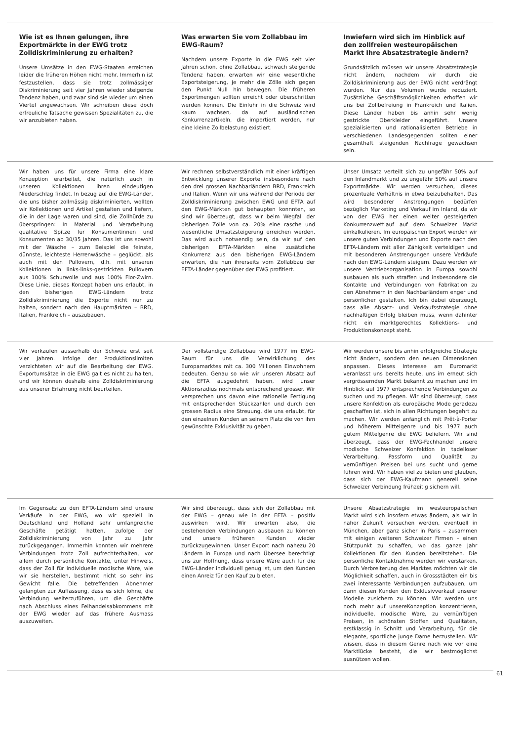Wie ist es Ihnen gelungen, ihre Exportmärkte in der EWG trotz Zolldiskriminierung zu erhalten?
Unsere Umsätze in den EWG-Staaten erreichen leider die früheren Höhen nicht mehr. Immerhin ist festzustellen, dass sie trotz zollmässiger Diskriminierung seit vier Jahren wieder steigende Tendenz haben, und zwar sind sie wieder um einen Viertel angewachsen. Wir schreiben diese doch erfreuliche Tatsache gewissen Spezialitäten zu, die wir anzubieten haben.
Was erwarten Sie vom Zollabbau im EWG-Raum?
Nachdem unsere Exporte in die EWG seit vier Jahren schon, ohne Zollabbau, schwach steigende Tendenz haben, erwarten wir eine wesentliche Exportsteigerung, je mehr die Zölle sich gegen den Punkt Null hin bewegen. Die früheren Exportmengen sollten erreicht oder überschritten werden können. Die Einfuhr in die Schweiz wird kaum wachsen, da auf ausländischen Konkurrenzartikeln, die importiert werden, nur eine kleine Zollbelastung existiert.
Inwiefern wird sich im Hinblick auf den zollfreien westeuropäischen Markt Ihre Absatzstrategie ändern?
Grundsätzlich müssen wir unsere Absatzstrategie nicht ändern, nachdem wir durch die Zolldiskriminierung aus der EWG nicht verdrängt wurden. Nur das Volumen wurde reduziert. Zusätzliche Geschäftsmöglichkeiten erhoffen wir uns bei Zollbefreiung in Frankreich und Italien. Diese Länder haben bis anhin sehr wenig gestrickte Oberkleider eingeführt. Unsere spezialisierten und rationalisierten Betriebe in verschiedenen Landesgegenden sollten einer gesamthaft steigenden Nachfrage gewachsen sein.
Wir haben uns für unsere Firma eine klare Konzeption erarbeitet, die natürlich auch in unseren Kollektionen ihren eindeutigen Niederschlag findet. In bezug auf die EWG-Länder, die uns bisher zollmässig diskriminierten, wollten wir Kollektionen und Artikel gestalten und liefern, die in der Lage waren und sind, die Zollhürde zu überspringen: In Material und Verarbeitung qualitative Spitze für Konsumentinnen und Konsumenten ab 30/35 Jahren. Das ist uns sowohl mit der Wäsche – zum Beispiel die feinste, dünnste, leichteste Herrenwäsche – geglückt, als auch mit den Pullovern, d.h. mit unseren Kollektionen in links-links-gestrickten Pullovern aus 100% Schurwolle und aus 100% Flor-Zwirn. Diese Linie, dieses Konzept haben uns erlaubt, in den bisherigen EWG-Ländern trotz Zolldiskriminierung die Exporte nicht nur zu halten, sondern nach den Hauptmärkten – BRD, Italien, Frankreich – auszubauen.
Wir rechnen selbstverständlich mit einer kräftigen Entwicklung unserer Exporte insbesondere nach den drei grossen Nachbarländern BRD, Frankreich und Italien. Wenn wir uns während der Periode der Zolldiskriminierung zwischen EWG und EFTA auf den EWG-Märkten gut behaupten konnnten, so sind wir überzeugt, dass wir beim Wegfall der bisherigen Zölle von ca. 20% eine rasche und wesentliche Umsatzsteigerung erreichen werden. Das wird auch notwendig sein, da wir auf den bisherigen EFTA-Märkten eine zusätzliche Konkurrenz aus den bisherigen EWG-Ländern erwarten, die nun ihrerseits vom Zollabbau der EFTA-Länder gegenüber der EWG profitiert.
Unser Umsatz verteilt sich zu ungefähr 50% auf den Inlandmarkt und zu ungefähr 50% auf unsere Exportmärkte. Wir werden versuchen, dieses prozentuale Verhältnis in etwa beizubehalten. Das wird besonderer Anstrengungen bedürfen bezüglich Marketing und Verkauf im Inland, da wir von der EWG her einen weiter gesteigerten Konkurrenzwettlauf auf dem Schweizer Markt einkalkulieren. Im europäischen Export werden wir unsere guten Verbindungen und Exporte nach den EFTA-Ländern mit aller Zähigkeit verteidigen und mit besonderen Anstrengungen unsere Verkäufe nach den EWG-Ländern steigern. Dazu werden wir unsere Vertriebsorganisation in Europa sowohl ausbauen als auch straffen und insbesondere die Kontakte und Verbindungen von Fabrikation zu den Abnehmern in den Nachbarländern enger und persönlicher gestalten. Ich bin dabei überzeugt, dass alle Absatz- und Verkaufsstrategie ohne nachhaltigen Erfolg bleiben muss, wenn dahinter nicht ein marktgerechtes Kollektions- und Produktionskonzept steht.
Wir verkaufen ausserhalb der Schweiz erst seit vier Jahren. Infolge der Produktionslimiten verzichteten wir auf die Bearbeitung der EWG. Exportumsätze in die EWG galt es nicht zu halten, und wir können deshalb eine Zolldiskriminierung aus unserer Erfahrung nicht beurteilen.
Der vollständige Zollabbau wird 1977 im EWG-Raum für uns die Verwirklichung des Europamarktes mit ca. 300 Millionen Einwohnern bedeuten. Genau so wie wir unseren Absatz auf die EFTA ausgedehnt haben, wird unser Aktionsradius nochmals entsprechend grösser. Wir versprechen uns davon eine rationelle Fertigung mit entsprechenden Stückzahlen und durch den grossen Radius eine Streuung, die uns erlaubt, für den einzelnen Kunden an seinem Platz die von ihm gewünschte Exklusivität zu geben.
Wir werden unsere bis anhin erfolgreiche Strategie nicht ändern, sondern den neuen Dimensionen anpassen. Dieses Interesse am Euromarkt veranlasst uns bereits heute, uns im erneut sich vergrössernden Markt bekannt zu machen und im Hinblick auf 1977 entsprechende Verbindungen zu suchen und zu pflegen. Wir sind überzeugt, dass unsere Konfektion als europäische Mode geradezu geschaffen ist, sich in allen Richtungen begehrt zu machen. Wir werden anfänglich mit Prêt-à-Porter und höherem Mittelgenre und bis 1977 auch gutem Mittelgenre die EWG beliefern. Wir sind überzeugt, dass der EWG-Fachhandel unsere modische Schweizer Konfektion in tadelloser Verarbeitung, Passform und Qualität zu vernünftigen Preisen bei uns sucht und gerne führen wird. Wir haben viel zu bieten und glauben, dass sich der EWG-Kaufmann generell seine Schweizer Verbindung frühzeitig sichern will.
Im Gegensatz zu den EFTA-Ländern sind unsere Verkäufe in der EWG, wo wir speziell in Deutschland und Holland sehr umfangreiche Geschäfte getätigt hatten, zufolge der Zolldiskriminierung von Jahr zu Jahr zurückgegangen. Immerhin konnten wir mehrere Verbindungen trotz Zoll aufrechterhalten, vor allem durch persönliche Kontakte, unter Hinweis, dass der Zoll für individuelle modische Ware, wie wir sie herstellen, bestimmt nicht so sehr ins Gewicht falle. Die betreffenden Abnehmer gelangten zur Auffassung, dass es sich lohne, die Verbindung weiterzuführen, um die Geschäfte nach Abschluss eines Feihandelsabkommens mit der EWG wieder auf das frühere Ausmass auszuweiten.
Wir sind überzeugt, dass sich der Zollabbau mit der EWG – genau wie in der EFTA – positiv auswirken wird. Wir erwarten also, die bestehenden Verbindungen ausbauen zu können und unsere früheren Kunden wieder zurückzugewinnen. Unser Export nach nahezu 20 Ländern in Europa und nach Übersee berechtigt uns zur Hoffnung, dass unsere Ware auch für die EWG-Länder individuell genug ist, um den Kunden einen Anreiz für den Kauf zu bieten.
Unsere Absatzstrategie im westeuropäischen Markt wird sich insofern etwas ändern, als wir in naher Zukunft versuchen werden, eventuell in München, aber ganz sicher in Paris – zusammen mit einigen weiteren Schweizer Firmen – einen Stützpunkt zu schaffen, wo das ganze Jahr Kollektionen für den Kunden bereitstehen. Die persönliche Kontaktnahme werden wir verstärken. Durch Verbreiterung des Marktes möchten wir die Möglichkeit schaffen, auch in Grossstädten ein bis zwei interessante Verbindungen aufzubauen, um dann diesen Kunden den Exklusivverkauf unserer Modelle zusichern zu können. Wir werden uns noch mehr auf unsereKonzeption konzentrieren, individuelle, modische Ware, zu vernünftigen Preisen, in schönsten Stoffen und Qualitäten, erstklassig in Schnitt und Verarbeitung, für die elegante, sportliche junge Dame herzustellen. Wir wissen, dass in diesem Genre nach wie vor eine Marktlücke besteht, die wir bestmöglichst ausnützen wollen.
61